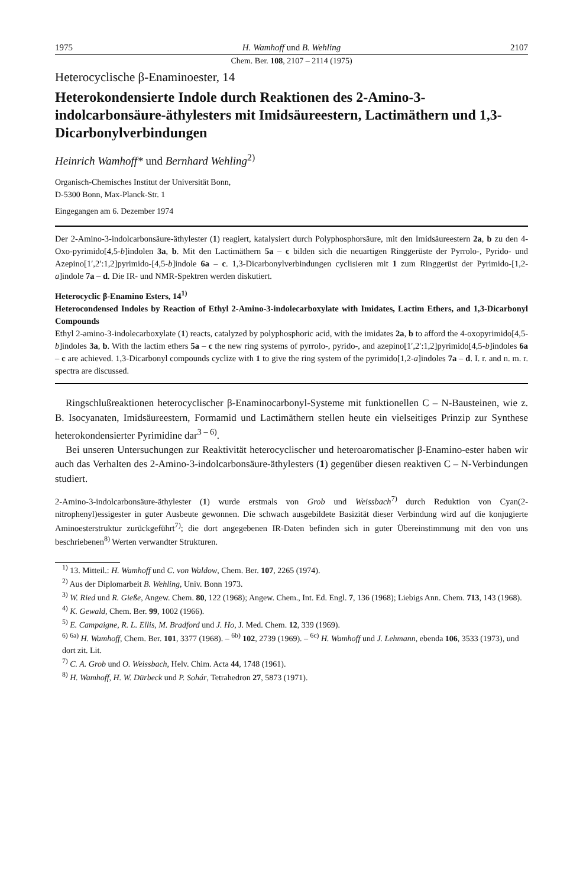1975 H. Wamhoff und B. Wehling 2107
Chem. Ber. 108, 2107 – 2114 (1975)
Heterocyclische β-Enaminoester, 14
Heterokondensierte Indole durch Reaktionen des 2-Amino-3-indolcarbonsäure-äthylesters mit Imidsäureestern, Lactimäthern und 1,3-Dicarbonylverbindungen
Heinrich Wamhoff* und Bernhard Wehling<sup>2)</sup>
Organisch-Chemisches Institut der Universität Bonn,
D-5300 Bonn, Max-Planck-Str. 1
Eingegangen am 6. Dezember 1974
Der 2-Amino-3-indolcarbonsäure-äthylester (1) reagiert, katalysiert durch Polyphosphorsäure, mit den Imidsäureestern 2a, b zu den 4-Oxo-pyrimido[4,5-b]indolen 3a, b. Mit den Lactimäthern 5a – c bilden sich die neuartigen Ringgerüste der Pyrrolo-, Pyrido- und Azepino[1′,2′:1,2]pyrimido-[4,5-b]indole 6a – c. 1,3-Dicarbonylverbindungen cyclisieren mit 1 zum Ringgerüst der Pyrimido-[1,2-a]indole 7a – d. Die IR- und NMR-Spektren werden diskutiert.
Heterocyclic β-Enamino Esters, 14<sup>1)</sup>
Heterocondensed Indoles by Reaction of Ethyl 2-Amino-3-indolecarboxylate with Imidates, Lactim Ethers, and 1,3-Dicarbonyl Compounds
Ethyl 2-amino-3-indolecarboxylate (1) reacts, catalyzed by polyphosphoric acid, with the imidates 2a, b to afford the 4-oxopyrimido[4,5-b]indoles 3a, b. With the lactim ethers 5a – c the new ring systems of pyrrolo-, pyrido-, and azepino[1′,2′:1,2]pyrimido[4,5-b]indoles 6a – c are achieved. 1,3-Dicarbonyl compounds cyclize with 1 to give the ring system of the pyrimido[1,2-a]indoles 7a – d. I. r. and n. m. r. spectra are discussed.
Ringschlußreaktionen heterocyclischer β-Enaminocarbonyl-Systeme mit funktionellen C – N-Bausteinen, wie z. B. Isocyanaten, Imidsäureestern, Formamid und Lactimäthern stellen heute ein vielseitiges Prinzip zur Synthese heterokondensierter Pyrimidine dar<sup>3 – 6)</sup>.
Bei unseren Untersuchungen zur Reaktivität heterocyclischer und heteroaromatischer β-Enamino-ester haben wir auch das Verhalten des 2-Amino-3-indolcarbonsäure-äthylesters (1) gegenüber diesen reaktiven C – N-Verbindungen studiert.
2-Amino-3-indolcarbonsäure-äthylester (1) wurde erstmals von Grob und Weissbach<sup>7)</sup> durch Reduktion von Cyan(2-nitrophenyl)essigester in guter Ausbeute gewonnen. Die schwach ausgebildete Basizität dieser Verbindung wird auf die konjugierte Aminoesterstruktur zurückgeführt<sup>7)</sup>; die dort angegebenen IR-Daten befinden sich in guter Übereinstimmung mit den von uns beschriebenen<sup>8)</sup> Werten verwandter Strukturen.
<sup>1)</sup> 13. Mitteil.: H. Wamhoff und C. von Waldow, Chem. Ber. 107, 2265 (1974).
<sup>2)</sup> Aus der Diplomarbeit B. Wehling, Univ. Bonn 1973.
<sup>3)</sup> W. Ried und R. Gieße, Angew. Chem. 80, 122 (1968); Angew. Chem., Int. Ed. Engl. 7, 136 (1968); Liebigs Ann. Chem. 713, 143 (1968).
<sup>4)</sup> K. Gewald, Chem. Ber. 99, 1002 (1966).
<sup>5)</sup> E. Campaigne, R. L. Ellis, M. Bradford und J. Ho, J. Med. Chem. 12, 339 (1969).
<sup>6)</sup> <sup>6a)</sup> H. Wamhoff, Chem. Ber. 101, 3377 (1968). – <sup>6b)</sup> 102, 2739 (1969). – <sup>6c)</sup> H. Wamhoff und J. Lehmann, ebenda 106, 3533 (1973), und dort zit. Lit.
<sup>7)</sup> C. A. Grob und O. Weissbach, Helv. Chim. Acta 44, 1748 (1961).
<sup>8)</sup> H. Wamhoff, H. W. Dürbeck und P. Sohár, Tetrahedron 27, 5873 (1971).